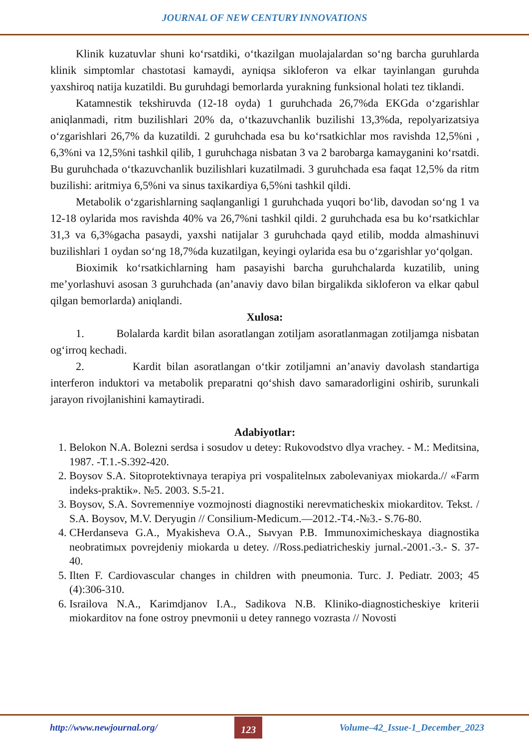JOURNAL OF NEW CENTURY INNOVATIONS
Klinik kuzatuvlar shuni ko‘rsatdiki, o‘tkazilgan muolajalardan so‘ng barcha guruhlarda klinik simptomlar chastotasi kamaydi, ayniqsa sikloferon va elkar tayinlangan guruhda yaxshiroq natija kuzatildi. Bu guruhdagi bemorlarda yurakning funksional holati tez tiklandi.
Katamnestik tekshiruvda (12-18 oyda) 1 guruhchada 26,7%da EKGda o‘zgarishlar aniqlanmadi, ritm buzilishlari 20% da, o‘tkazuvchanlik buzilishi 13,3%da, repolyarizatsiya o‘zgarishlari 26,7% da kuzatildi. 2 guruhchada esa bu ko‘rsatkichlar mos ravishda 12,5%ni , 6,3%ni va 12,5%ni tashkil qilib, 1 guruhchaga nisbatan 3 va 2 barobarga kamayganini ko‘rsatdi. Bu guruhchada o‘tkazuvchanlik buzilishlari kuzatilmadi. 3 guruhchada esa faqat 12,5% da ritm buzilishi: aritmiya 6,5%ni va sinus taxikardiya 6,5%ni tashkil qildi.
Metabolik o‘zgarishlarning saqlanganligi 1 guruhchada yuqori bo‘lib, davodan so‘ng 1 va 12-18 oylarida mos ravishda 40% va 26,7%ni tashkil qildi. 2 guruhchada esa bu ko‘rsatkichlar 31,3 va 6,3%gacha pasaydi, yaxshi natijalar 3 guruhchada qayd etilib, modda almashinuvi buzilishlari 1 oydan so‘ng 18,7%da kuzatilgan, keyingi oylarida esa bu o‘zgarishlar yo‘qolgan.
Bioximik ko‘rsatkichlarning ham pasayishi barcha guruhchalarda kuzatilib, uning me’yorlashuvi asosan 3 guruhchada (an’anaviy davo bilan birgalikda sikloferon va elkar qabul qilgan bemorlarda) aniqlandi.
Xulosa:
1. Bolalarda kardit bilan asoratlangan zotiljam asoratlanmagan zotiljamga nisbatan og‘irroq kechadi.
2. Kardit bilan asoratlangan o‘tkir zotiljamni an’anaviy davolash standartiga interferon induktori va metabolik preparatni qo‘shish davo samaradorligini oshirib, surunkali jarayon rivojlanishini kamaytiradi.
Adabiyotlar:
1. Belokon N.A. Bolezni serdsa i sosudov u detey: Rukovodstvo dlya vrachey. - M.: Meditsina, 1987. -T.1.-S.392-420.
2. Boysov S.A. Sitoprotektivnaya terapiya pri vospalitelnых zabolevaniyax miokarda.// «Farm indeks-praktik». №5. 2003. S.5-21.
3. Boysov, S.A. Sovremenniye vozmojnosti diagnostiki nerevmaticheskix miokarditov. Tekst. / S.A. Boysov, M.V. Deryugin // Consilium-Medicum.—2012.-T4.-№3.- S.76-80.
4. CHerdanseva G.A., Myakisheva O.A., Sыvyan P.B. Immunoximicheskaya diagnostika neobratimых povrejdeniy miokarda u detey. //Ross.pediatricheskiy jurnal.-2001.-3.- S. 37-40.
5. Ilten F. Cardiovascular changes in children with pneumonia. Turc. J. Pediatr. 2003; 45 (4):306-310.
6. Israilova N.A., Karimdjanov I.A., Sadikova N.B. Kliniko-diagnosticheskiye kriterii miokarditov na fone ostroy pnevmonii u detey rannego vozrasta // Novosti
http://www.newjournal.org/ 123 Volume–42_Issue-1_December_2023